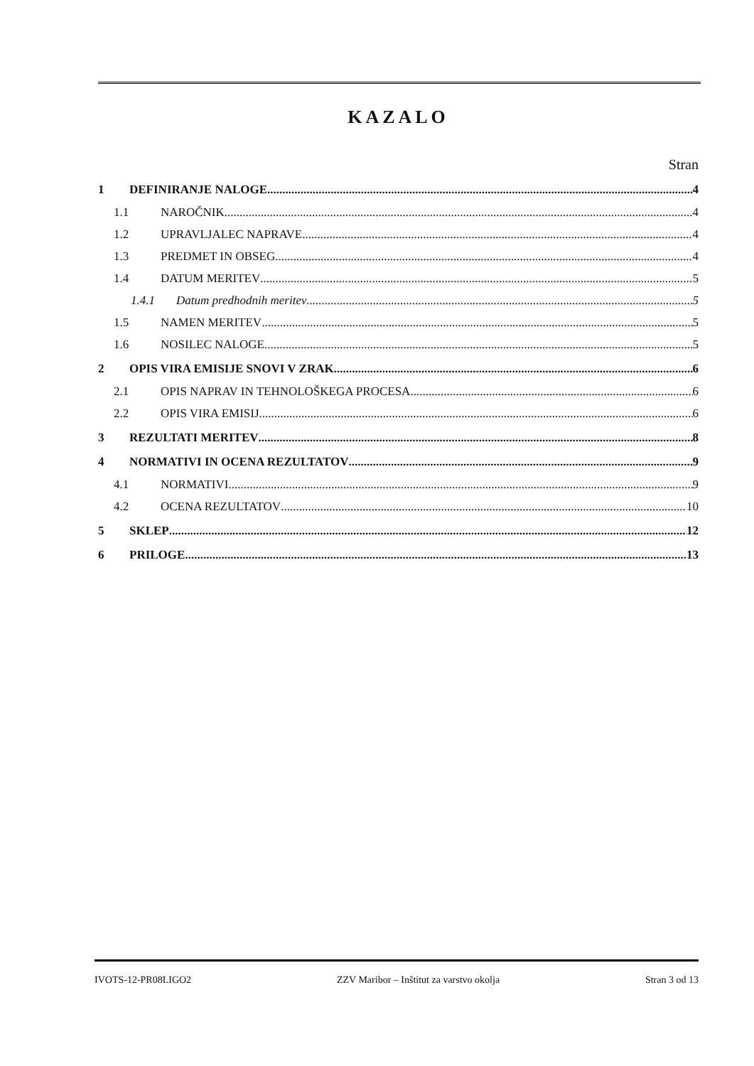KAZALO
Stran
1 DEFINIRANJE NALOGE 4
1.1 NAROČNIK 4
1.2 UPRAVLJALEC NAPRAVE 4
1.3 PREDMET IN OBSEG 4
1.4 DATUM MERITEV 5
1.4.1 Datum predhodnih meritev 5
1.5 NAMEN MERITEV 5
1.6 NOSILEC NALOGE 5
2 OPIS VIRA EMISIJE SNOVI V ZRAK 6
2.1 OPIS NAPRAV IN TEHNOLOŠKEGA PROCESA 6
2.2 OPIS VIRA EMISIJ 6
3 REZULTATI MERITEV 8
4 NORMATIVI IN OCENA REZULTATOV 9
4.1 NORMATIVI 9
4.2 OCENA REZULTATOV 10
5 SKLEP 12
6 PRILOGE 13
IVOTS-12-PR08LIGO2 ZZV Maribor – Inštitut za varstvo okolja Stran 3 od 13